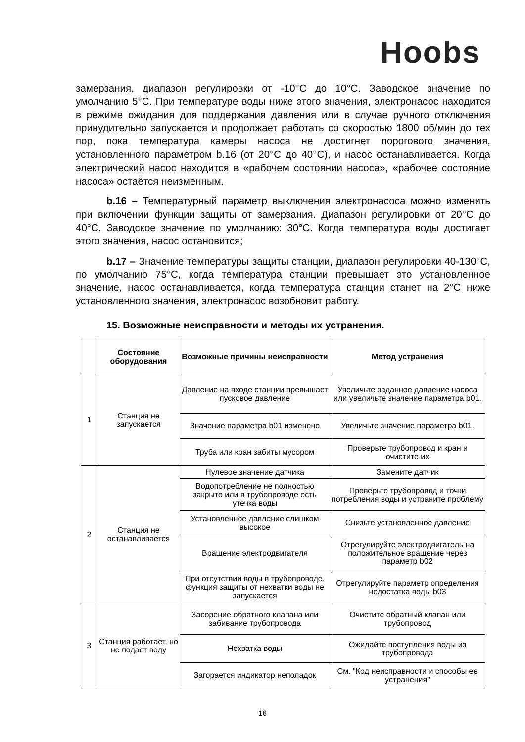Hoobs
замерзания, диапазон регулировки от -10°C до 10°C. Заводское значение по умолчанию 5°C. При температуре воды ниже этого значения, электронасос находится в режиме ожидания для поддержания давления или в случае ручного отключения принудительно запускается и продолжает работать со скоростью 1800 об/мин до тех пор, пока температура камеры насоса не достигнет порогового значения, установленного параметром b.16 (от 20°C до 40°C), и насос останавливается. Когда электрический насос находится в «рабочем состоянии насоса», «рабочее состояние насоса» остаётся неизменным.
b.16 – Температурный параметр выключения электронасоса можно изменить при включении функции защиты от замерзания. Диапазон регулировки от 20°C до 40°C. Заводское значение по умолчанию: 30°C. Когда температура воды достигает этого значения, насос остановится;
b.17 – Значение температуры защиты станции, диапазон регулировки 40-130°C, по умолчанию 75°C, когда температура станции превышает это установленное значение, насос останавливается, когда температура станции станет на 2°C ниже установленного значения, электронасос возобновит работу.
15. Возможные неисправности и методы их устранения.
| | Состояние оборудования | Возможные причины неисправности | Метод устранения |
| --- | --- | --- | --- |
| 1 | Станция не запускается | Давление на входе станции превышает пусковое давление | Увеличьте заданное давление насоса или увеличьте значение параметра b01. |
| | | Значение параметра b01 изменено | Увеличьте значение параметра b01. |
| | | Труба или кран забиты мусором | Проверьте трубопровод и кран и очистите их |
| 2 | Станция не останавливается | Нулевое значение датчика | Замените датчик |
| | | Водопотребление не полностью закрыто или в трубопроводе есть утечка воды | Проверьте трубопровод и точки потребления воды и устраните проблему |
| | | Установленное давление слишком высокое | Снизьте установленное давление |
| | | Вращение электродвигателя | Отрегулируйте электродвигатель на положительное вращение через параметр b02 |
| | | При отсутствии воды в трубопроводе, функция защиты от нехватки воды не запускается | Отрегулируйте параметр определения недостатка воды b03 |
| 3 | Станция работает, но не подает воду | Засорение обратного клапана или забивание трубопровода | Очистите обратный клапан или трубопровод |
| | | Нехватка воды | Ожидайте поступления воды из трубопровода |
| | | Загорается индикатор неполадок | См. "Код неисправности и способы ее устранения" |
16